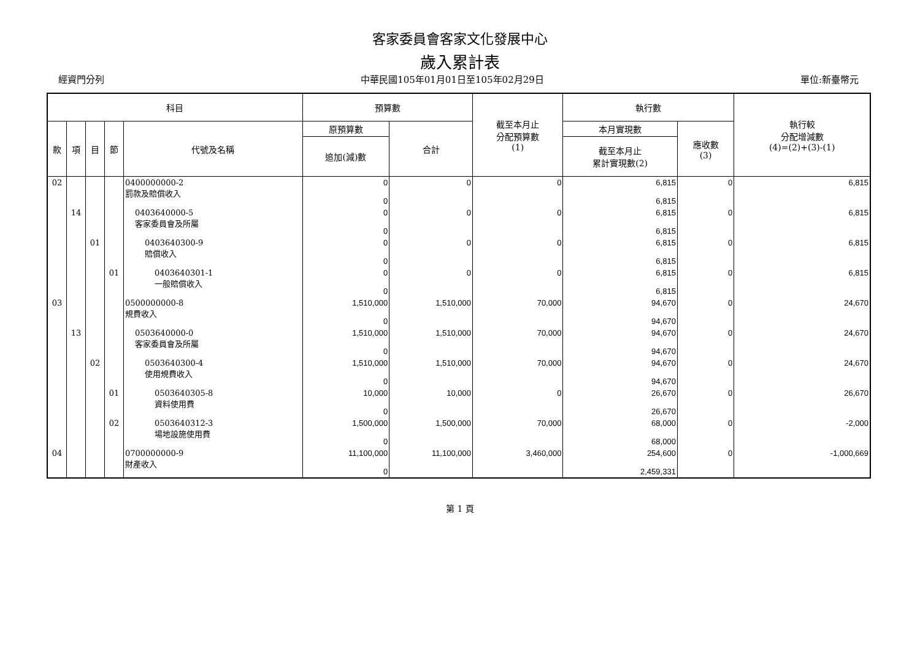客家委員會客家文化發展中心
歲入累計表
經資門分列 中華民國105年01月01日至105年02月29日 單位:新臺幣元
| 科目 | | | | | 預算數 | | 截至本月止 分配預算數 (1) | 執行數 | | 執行較 分配增減數 (4)=(2)+(3)-(1) |
| --- | --- | --- | --- | --- | --- | --- | --- | --- | --- | --- |
| 款 | 項 | 目 | 節 | 代號及名稱 | 原預算數 | 合計 | | 本月實現數 | 應收數 (3) | |
| | | | | | 追加(減)數 | | | 截至本月止 累計實現數(2) | | |
| 02 | | | | 0400000000-2 罰款及賠償收入 | 0 0 | 0 | 0 | 6,815 6,815 | 0 | 6,815 |
| | 14 | | | 0403640000-5 客家委員會及所屬 | 0 0 | 0 | 0 | 6,815 6,815 | 0 | 6,815 |
| | | 01 | | 0403640300-9 賠償收入 | 0 0 | 0 | 0 | 6,815 6,815 | 0 | 6,815 |
| | | | 01 | 0403640301-1 一般賠償收入 | 0 0 | 0 | 0 | 6,815 6,815 | 0 | 6,815 |
| 03 | | | | 0500000000-8 規費收入 | 1,510,000 0 | 1,510,000 | 70,000 | 94,670 94,670 | 0 | 24,670 |
| | 13 | | | 0503640000-0 客家委員會及所屬 | 1,510,000 0 | 1,510,000 | 70,000 | 94,670 94,670 | 0 | 24,670 |
| | | 02 | | 0503640300-4 使用規費收入 | 1,510,000 0 | 1,510,000 | 70,000 | 94,670 94,670 | 0 | 24,670 |
| | | | 01 | 0503640305-8 資料使用費 | 10,000 0 | 10,000 | 0 | 26,670 26,670 | 0 | 26,670 |
| | | | 02 | 0503640312-3 場地設施使用費 | 1,500,000 0 | 1,500,000 | 70,000 | 68,000 68,000 | 0 | -2,000 |
| 04 | | | | 0700000000-9 財產收入 | 11,100,000 0 | 11,100,000 | 3,460,000 | 254,600 2,459,331 | 0 | -1,000,669 |
第 1 頁